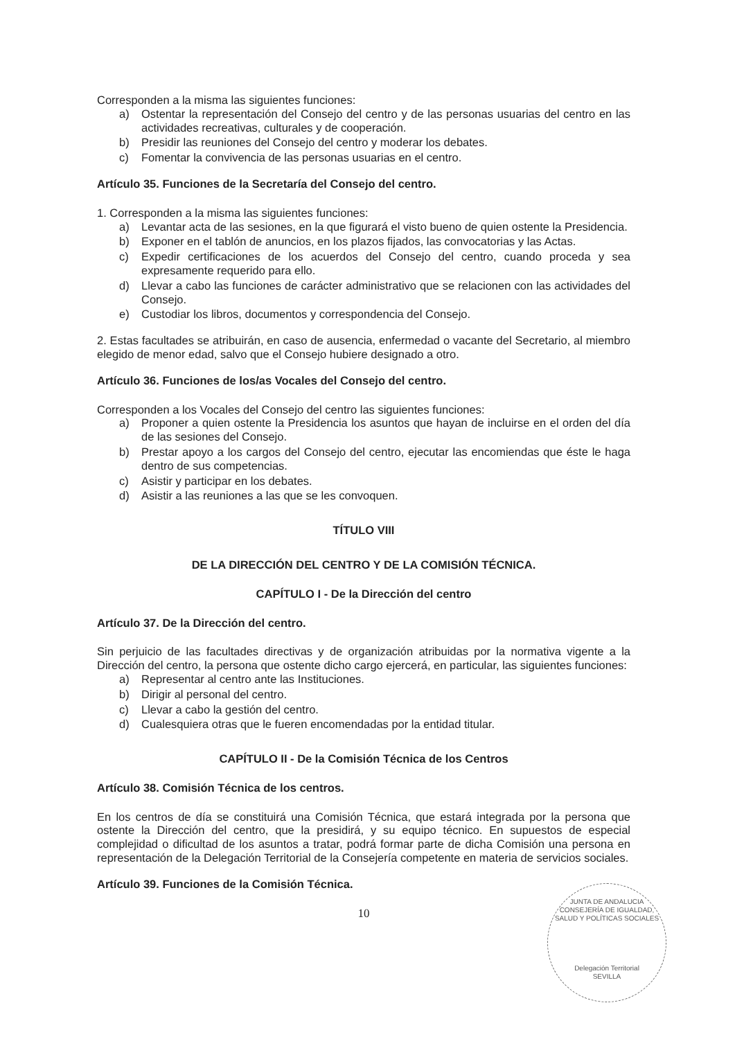Corresponden a la misma las siguientes funciones:
a) Ostentar la representación del Consejo del centro y de las personas usuarias del centro en las actividades recreativas, culturales y de cooperación.
b) Presidir las reuniones del Consejo del centro y moderar los debates.
c) Fomentar la convivencia de las personas usuarias en el centro.
Artículo 35. Funciones de la Secretaría del Consejo del centro.
1. Corresponden a la misma las siguientes funciones:
a) Levantar acta de las sesiones, en la que figurará el visto bueno de quien ostente la Presidencia.
b) Exponer en el tablón de anuncios, en los plazos fijados, las convocatorias y las Actas.
c) Expedir certificaciones de los acuerdos del Consejo del centro, cuando proceda y sea expresamente requerido para ello.
d) Llevar a cabo las funciones de carácter administrativo que se relacionen con las actividades del Consejo.
e) Custodiar los libros, documentos y correspondencia del Consejo.
2. Estas facultades se atribuirán, en caso de ausencia, enfermedad o vacante del Secretario, al miembro elegido de menor edad, salvo que el Consejo hubiere designado a otro.
Artículo 36. Funciones de los/as Vocales del Consejo del centro.
Corresponden a los Vocales del Consejo del centro las siguientes funciones:
a) Proponer a quien ostente la Presidencia los asuntos que hayan de incluirse en el orden del día de las sesiones del Consejo.
b) Prestar apoyo a los cargos del Consejo del centro, ejecutar las encomiendas que éste le haga dentro de sus competencias.
c) Asistir y participar en los debates.
d) Asistir a las reuniones a las que se les convoquen.
TÍTULO VIII
DE LA DIRECCIÓN DEL CENTRO Y DE LA COMISIÓN TÉCNICA.
CAPÍTULO I - De la Dirección del centro
Artículo 37. De la Dirección del centro.
Sin perjuicio de las facultades directivas y de organización atribuidas por la normativa vigente a la Dirección del centro, la persona que ostente dicho cargo ejercerá, en particular, las siguientes funciones:
a) Representar al centro ante las Instituciones.
b) Dirigir al personal del centro.
c) Llevar a cabo la gestión del centro.
d) Cualesquiera otras que le fueren encomendadas por la entidad titular.
CAPÍTULO II - De la Comisión Técnica de los Centros
Artículo 38. Comisión Técnica de los centros.
En los centros de día se constituirá una Comisión Técnica, que estará integrada por la persona que ostente la Dirección del centro, que la presidirá, y su equipo técnico. En supuestos de especial complejidad o dificultad de los asuntos a tratar, podrá formar parte de dicha Comisión una persona en representación de la Delegación Territorial de la Consejería competente en materia de servicios sociales.
Artículo 39. Funciones de la Comisión Técnica.
10
JUNTA DE ANDALUCIA
CONSEJERÍA DE IGUALDAD, SALUD Y POLÍTICAS SOCIALES
Delegación Territorial
SEVILLA